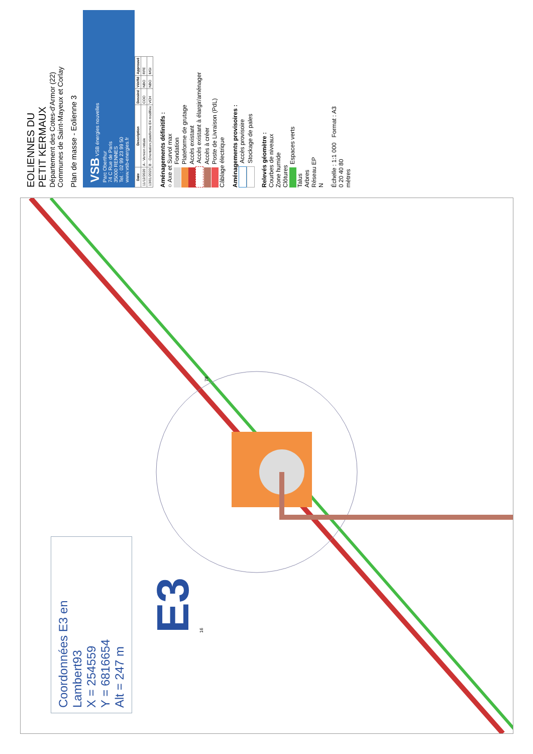Coordonnées E3 en Lambert93
X = 254559
Y = 6816654
Alt = 247 m
E3
16
79
EOLIENNES DU
PETIT KERMAUX
Département des Cotes-d'Armor (22)
Communes de Saint-Mayeux et Corlay
Plan de masse - Eolienne 3
VSB VSB énergies nouvelles
Parc Oberthur
74 C Rue de Paris
35000 RENNES
Tel. : 02 99 23 99 50
www.vsb-energies.fr
| Date | Description | Dessiné | Vérifié | Approuvé |
| --- | --- | --- | --- | --- |
| 11/12/2020 | A - Version initiale | COO | NBO | RFE |
| 13/01/2023 | B - Orientation plateforme E4 modifiée | VCH | NBO | MGI |
Aménagements définitifs :
○ Axe et Survol max
Fondation
Plateforme de grutage
Accès existant
Accès existant à élargir/aménager
Accès à créer
Poste de Livraison (PdL)
Câblage électrique
Aménagements provisoires :
Accès provisoire
Stockage de pales
Relevés géomètre :
Courbes de niveaux
Zone humide
Clôtures
Espaces verts
Talus
Arbres
Réseau EP
N
Échelle : 1:1 000 Format : A3
0 20 40 80
mètres